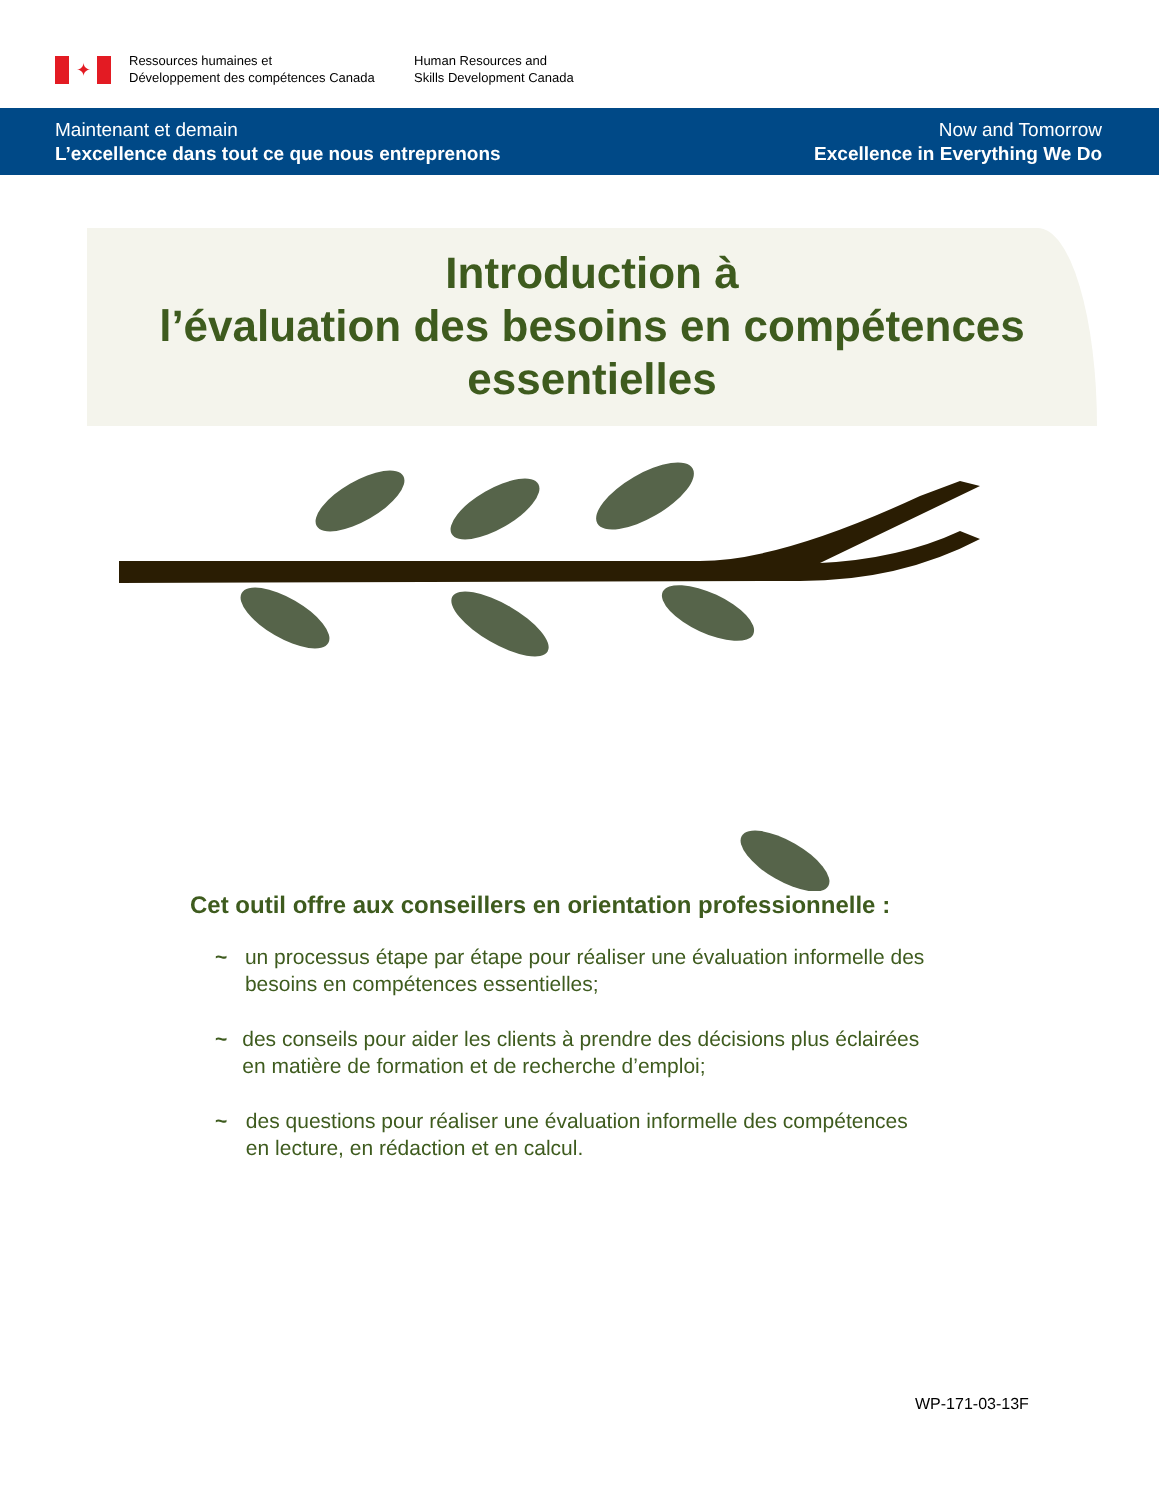✦
Ressources humaines et
Développement des compétences Canada
Human Resources and
Skills Development Canada
Maintenant et demain
L’excellence dans tout ce que nous entreprenons
Now and Tomorrow
Excellence in Everything We Do
Introduction à
l’évaluation des besoins en compétences
essentielles
Cet outil offre aux conseillers en orientation professionnelle :
~ un processus étape par étape pour réaliser une évaluation informelle des besoins en compétences essentielles;
~ des conseils pour aider les clients à prendre des décisions plus éclairées en matière de formation et de recherche d’emploi;
~ des questions pour réaliser une évaluation informelle des compétences en lecture, en rédaction et en calcul.
WP-171-03-13F